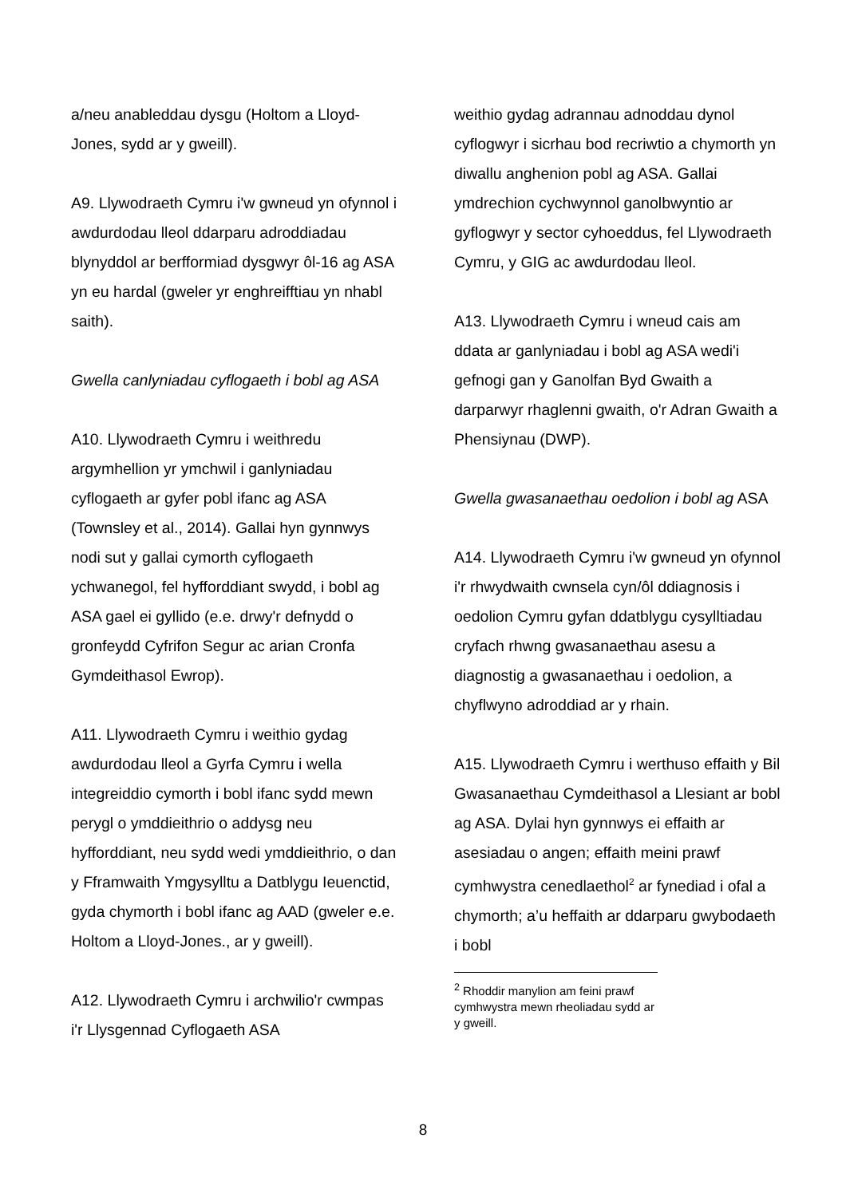a/neu anableddau dysgu (Holtom a Lloyd-Jones, sydd ar y gweill).
A9. Llywodraeth Cymru i'w gwneud yn ofynnol i awdurdodau lleol ddarparu adroddiadau blynyddol ar berfformiad dysgwyr ôl-16 ag ASA yn eu hardal (gweler yr enghreifftiau yn nhabl saith).
Gwella canlyniadau cyflogaeth i bobl ag ASA
A10. Llywodraeth Cymru i weithredu argymhellion yr ymchwil i ganlyniadau cyflogaeth ar gyfer pobl ifanc ag ASA (Townsley et al., 2014). Gallai hyn gynnwys nodi sut y gallai cymorth cyflogaeth ychwanegol, fel hyfforddiant swydd, i bobl ag ASA gael ei gyllido (e.e. drwy'r defnydd o gronfeydd Cyfrifon Segur ac arian Cronfa Gymdeithasol Ewrop).
A11. Llywodraeth Cymru i weithio gydag awdurdodau lleol a Gyrfa Cymru i wella integreiddio cymorth i bobl ifanc sydd mewn perygl o ymddieithrio o addysg neu hyfforddiant, neu sydd wedi ymddieithrio, o dan y Fframwaith Ymgysylltu a Datblygu Ieuenctid, gyda chymorth i bobl ifanc ag AAD (gweler e.e. Holtom a Lloyd-Jones., ar y gweill).
A12. Llywodraeth Cymru i archwilio'r cwmpas i'r Llysgennad Cyflogaeth ASA
weithio gydag adrannau adnoddau dynol cyflogwyr i sicrhau bod recriwtio a chymorth yn diwallu anghenion pobl ag ASA. Gallai ymdrechion cychwynnol ganolbwyntio ar gyflogwyr y sector cyhoeddus, fel Llywodraeth Cymru, y GIG ac awdurdodau lleol.
A13. Llywodraeth Cymru i wneud cais am ddata ar ganlyniadau i bobl ag ASA wedi'i gefnogi gan y Ganolfan Byd Gwaith a darparwyr rhaglenni gwaith, o'r Adran Gwaith a Phensiynau (DWP).
Gwella gwasanaethau oedolion i bobl ag ASA
A14. Llywodraeth Cymru i'w gwneud yn ofynnol i'r rhwydwaith cwnsela cyn/ôl ddiagnosis i oedolion Cymru gyfan ddatblygu cysylltiadau cryfach rhwng gwasanaethau asesu a diagnostig a gwasanaethau i oedolion, a chyflwyno adroddiad ar y rhain.
A15. Llywodraeth Cymru i werthuso effaith y Bil Gwasanaethau Cymdeithasol a Llesiant ar bobl ag ASA. Dylai hyn gynnwys ei effaith ar asesiadau o angen; effaith meini prawf cymhwystra cenedlaethol<sup>2</sup> ar fynediad i ofal a chymorth; a’u heffaith ar ddarparu gwybodaeth i bobl
<sup>2</sup> Rhoddir manylion am feini prawf cymhwystra mewn rheoliadau sydd ar y gweill.
8